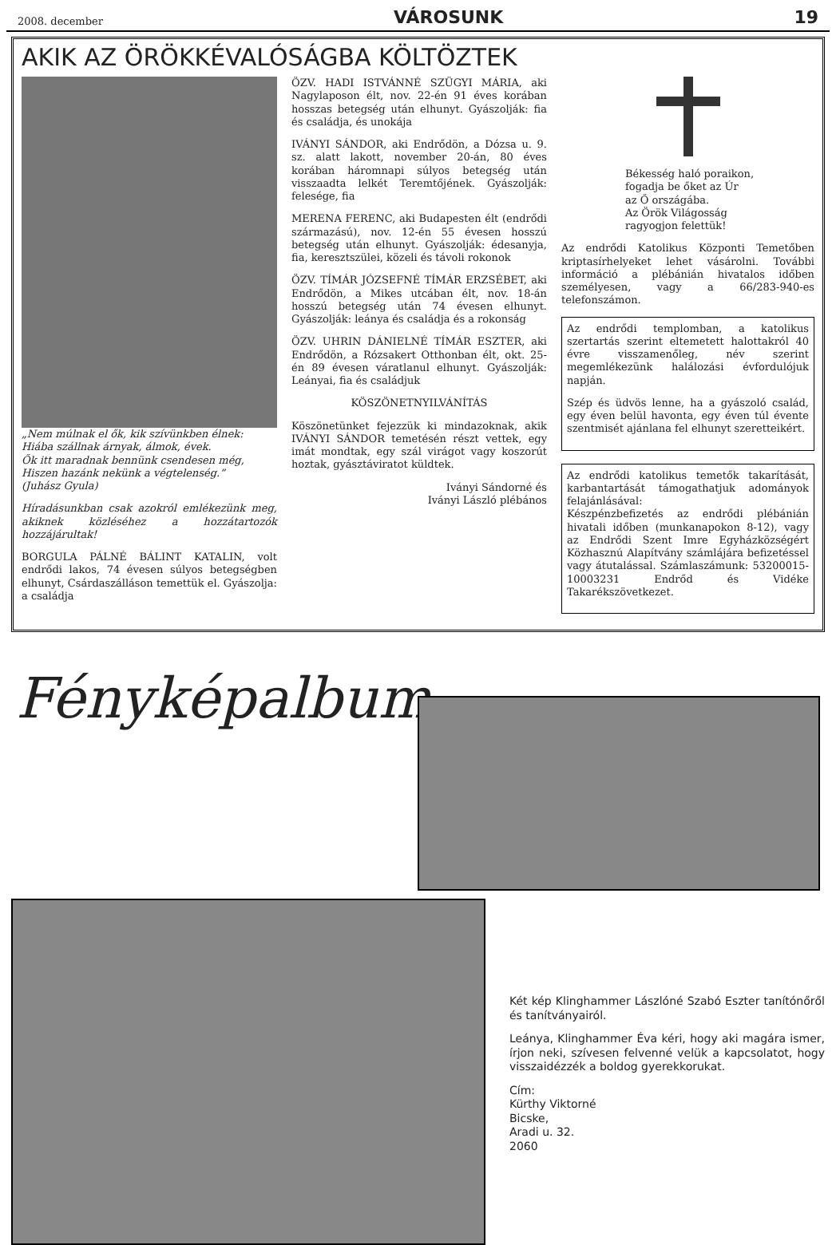2008. december VÁROSUNK 19
AKIK AZ ÖRÖKKÉVALÓSÁGBA KÖLTÖZTEK
„Nem múlnak el ők, kik szívünkben élnek:
Hiába szállnak árnyak, álmok, évek.
Ők itt maradnak bennünk csendesen még,
Hiszen hazánk nekünk a végtelenség.”
(Juhász Gyula)
Híradásunkban csak azokról emlékezünk meg, akiknek közléséhez a hozzátartozók hozzájárultak!
BORGULA PÁLNÉ BÁLINT KATALIN, volt endrődi lakos, 74 évesen súlyos betegségben elhunyt, Csárdaszálláson temettük el. Gyászolja: a családja
ÖZV. HADI ISTVÁNNÉ SZÜGYI MÁRIA, aki Nagylaposon élt, nov. 22-én 91 éves korában hosszas betegség után elhunyt. Gyászolják: fia és családja, és unokája
IVÁNYI SÁNDOR, aki Endrődön, a Dózsa u. 9. sz. alatt lakott, november 20-án, 80 éves korában háromnapi súlyos betegség után visszaadta lelkét Teremtőjének. Gyászolják: felesége, fia
MERENA FERENC, aki Budapesten élt (endrődi származású), nov. 12-én 55 évesen hosszú betegség után elhunyt. Gyászolják: édesanyja, fia, keresztszülei, közeli és távoli rokonok
ÖZV. TÍMÁR JÓZSEFNÉ TÍMÁR ERZSÉBET, aki Endrődön, a Mikes utcában élt, nov. 18-án hosszú betegség után 74 évesen elhunyt. Gyászolják: leánya és családja és a rokonság
ÖZV. UHRIN DÁNIELNÉ TÍMÁR ESZTER, aki Endrődön, a Rózsakert Otthonban élt, okt. 25-én 89 évesen váratlanul elhunyt. Gyászolják: Leányai, fia és családjuk
KÖSZÖNETNYILVÁNÍTÁS
Köszönetünket fejezzük ki mindazoknak, akik IVÁNYI SÁNDOR temetésén részt vettek, egy imát mondtak, egy szál virágot vagy koszorút hoztak, gyásztáviratot küldtek.
Iványi Sándorné és
Iványi László plébános
Békesség haló poraikon,
fogadja be őket az Úr
az Ő országába.
Az Örök Világosság
ragyogjon felettük!
Az endrődi Katolikus Központi Temetőben kriptasírhelyeket lehet vásárolni. További információ a plébánián hivatalos időben személyesen, vagy a 66/283-940-es telefonszámon.
Az endrődi templomban, a katolikus szertartás szerint eltemetett halottakról 40 évre visszamenőleg, név szerint megemlékezünk halálozási évfordulójuk napján.
Szép és üdvös lenne, ha a gyászoló család, egy éven belül havonta, egy éven túl évente szentmisét ajánlana fel elhunyt szeretteikért.
Az endrődi katolikus temetők takarítását, karbantartását támogathatjuk adományok felajánlásával:
Készpénzbefizetés az endrődi plébánián hivatali időben (munkanapokon 8-12), vagy az Endrődi Szent Imre Egyházközségért Közhasznú Alapítvány számlájára befizetéssel vagy átutalással. Számlaszámunk: 53200015-10003231 Endrőd és Vidéke Takarékszövetkezet.
Fényképalbum
Két kép Klinghammer Lászlóné Szabó Eszter tanítónőről és tanítványairól.
Leánya, Klinghammer Éva kéri, hogy aki magára ismer, írjon neki, szívesen felvenné velük a kapcsolatot, hogy visszaidézzék a boldog gyerekkorukat.
Cím:
Kürthy Viktorné
Bicske,
Aradi u. 32.
2060